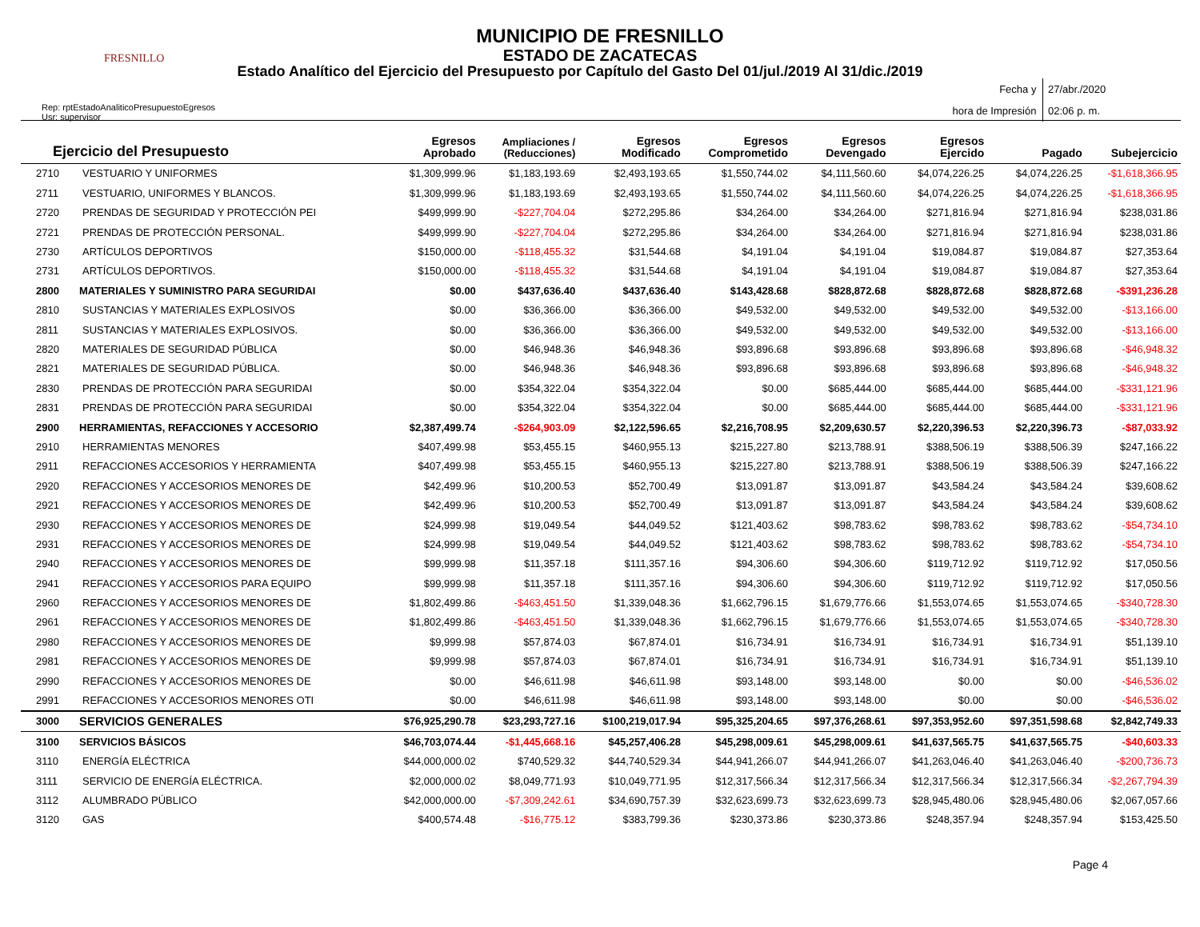FRESNILLO
MUNICIPIO DE FRESNILLO
ESTADO DE ZACATECAS
Estado Analítico del Ejercicio del Presupuesto por Capítulo del Gasto Del 01/jul./2019 Al 31/dic./2019
Rep: rptEstadoAnaliticoPresupuestoEgresos
Usr: supervisor
Fecha y 27/abr./2020
hora de Impresión 02:06 p. m.
| Ejercicio del Presupuesto | | Egresos Aprobado | Ampliaciones / (Reducciones) | Egresos Modificado | Egresos Comprometido | Egresos Devengado | Egresos Ejercido | Pagado | Subejercicio |
| --- | --- | --- | --- | --- | --- | --- | --- | --- | --- |
| 2710 | VESTUARIO Y UNIFORMES | $1,309,999.96 | $1,183,193.69 | $2,493,193.65 | $1,550,744.02 | $4,111,560.60 | $4,074,226.25 | $4,074,226.25 | -$1,618,366.95 |
| 2711 | VESTUARIO, UNIFORMES Y BLANCOS. | $1,309,999.96 | $1,183,193.69 | $2,493,193.65 | $1,550,744.02 | $4,111,560.60 | $4,074,226.25 | $4,074,226.25 | -$1,618,366.95 |
| 2720 | PRENDAS DE SEGURIDAD Y PROTECCIÓN PEI | $499,999.90 | -$227,704.04 | $272,295.86 | $34,264.00 | $34,264.00 | $271,816.94 | $271,816.94 | $238,031.86 |
| 2721 | PRENDAS DE PROTECCIÓN PERSONAL. | $499,999.90 | -$227,704.04 | $272,295.86 | $34,264.00 | $34,264.00 | $271,816.94 | $271,816.94 | $238,031.86 |
| 2730 | ARTÍCULOS DEPORTIVOS | $150,000.00 | -$118,455.32 | $31,544.68 | $4,191.04 | $4,191.04 | $19,084.87 | $19,084.87 | $27,353.64 |
| 2731 | ARTÍCULOS DEPORTIVOS. | $150,000.00 | -$118,455.32 | $31,544.68 | $4,191.04 | $4,191.04 | $19,084.87 | $19,084.87 | $27,353.64 |
| 2800 | MATERIALES Y SUMINISTRO PARA SEGURIDAI | $0.00 | $437,636.40 | $437,636.40 | $143,428.68 | $828,872.68 | $828,872.68 | $828,872.68 | -$391,236.28 |
| 2810 | SUSTANCIAS Y MATERIALES EXPLOSIVOS | $0.00 | $36,366.00 | $36,366.00 | $49,532.00 | $49,532.00 | $49,532.00 | $49,532.00 | -$13,166.00 |
| 2811 | SUSTANCIAS Y MATERIALES EXPLOSIVOS. | $0.00 | $36,366.00 | $36,366.00 | $49,532.00 | $49,532.00 | $49,532.00 | $49,532.00 | -$13,166.00 |
| 2820 | MATERIALES DE SEGURIDAD PÚBLICA | $0.00 | $46,948.36 | $46,948.36 | $93,896.68 | $93,896.68 | $93,896.68 | $93,896.68 | -$46,948.32 |
| 2821 | MATERIALES DE SEGURIDAD PÚBLICA. | $0.00 | $46,948.36 | $46,948.36 | $93,896.68 | $93,896.68 | $93,896.68 | $93,896.68 | -$46,948.32 |
| 2830 | PRENDAS DE PROTECCIÓN PARA SEGURIDAI | $0.00 | $354,322.04 | $354,322.04 | $0.00 | $685,444.00 | $685,444.00 | $685,444.00 | -$331,121.96 |
| 2831 | PRENDAS DE PROTECCIÓN PARA SEGURIDAI | $0.00 | $354,322.04 | $354,322.04 | $0.00 | $685,444.00 | $685,444.00 | $685,444.00 | -$331,121.96 |
| 2900 | HERRAMIENTAS, REFACCIONES Y ACCESORIO | $2,387,499.74 | -$264,903.09 | $2,122,596.65 | $2,216,708.95 | $2,209,630.57 | $2,220,396.53 | $2,220,396.73 | -$87,033.92 |
| 2910 | HERRAMIENTAS MENORES | $407,499.98 | $53,455.15 | $460,955.13 | $215,227.80 | $213,788.91 | $388,506.19 | $388,506.39 | $247,166.22 |
| 2911 | REFACCIONES ACCESORIOS Y HERRAMIENTA | $407,499.98 | $53,455.15 | $460,955.13 | $215,227.80 | $213,788.91 | $388,506.19 | $388,506.39 | $247,166.22 |
| 2920 | REFACCIONES Y ACCESORIOS MENORES DE | $42,499.96 | $10,200.53 | $52,700.49 | $13,091.87 | $13,091.87 | $43,584.24 | $43,584.24 | $39,608.62 |
| 2921 | REFACCIONES Y ACCESORIOS MENORES DE | $42,499.96 | $10,200.53 | $52,700.49 | $13,091.87 | $13,091.87 | $43,584.24 | $43,584.24 | $39,608.62 |
| 2930 | REFACCIONES Y ACCESORIOS MENORES DE | $24,999.98 | $19,049.54 | $44,049.52 | $121,403.62 | $98,783.62 | $98,783.62 | $98,783.62 | -$54,734.10 |
| 2931 | REFACCIONES Y ACCESORIOS MENORES DE | $24,999.98 | $19,049.54 | $44,049.52 | $121,403.62 | $98,783.62 | $98,783.62 | $98,783.62 | -$54,734.10 |
| 2940 | REFACCIONES Y ACCESORIOS MENORES DE | $99,999.98 | $11,357.18 | $111,357.16 | $94,306.60 | $94,306.60 | $119,712.92 | $119,712.92 | $17,050.56 |
| 2941 | REFACCIONES Y ACCESORIOS PARA EQUIPO | $99,999.98 | $11,357.18 | $111,357.16 | $94,306.60 | $94,306.60 | $119,712.92 | $119,712.92 | $17,050.56 |
| 2960 | REFACCIONES Y ACCESORIOS MENORES DE | $1,802,499.86 | -$463,451.50 | $1,339,048.36 | $1,662,796.15 | $1,679,776.66 | $1,553,074.65 | $1,553,074.65 | -$340,728.30 |
| 2961 | REFACCIONES Y ACCESORIOS MENORES DE | $1,802,499.86 | -$463,451.50 | $1,339,048.36 | $1,662,796.15 | $1,679,776.66 | $1,553,074.65 | $1,553,074.65 | -$340,728.30 |
| 2980 | REFACCIONES Y ACCESORIOS MENORES DE | $9,999.98 | $57,874.03 | $67,874.01 | $16,734.91 | $16,734.91 | $16,734.91 | $16,734.91 | $51,139.10 |
| 2981 | REFACCIONES Y ACCESORIOS MENORES DE | $9,999.98 | $57,874.03 | $67,874.01 | $16,734.91 | $16,734.91 | $16,734.91 | $16,734.91 | $51,139.10 |
| 2990 | REFACCIONES Y ACCESORIOS MENORES DE | $0.00 | $46,611.98 | $46,611.98 | $93,148.00 | $93,148.00 | $0.00 | $0.00 | -$46,536.02 |
| 2991 | REFACCIONES Y ACCESORIOS MENORES OTI | $0.00 | $46,611.98 | $46,611.98 | $93,148.00 | $93,148.00 | $0.00 | $0.00 | -$46,536.02 |
| 3000 | SERVICIOS GENERALES | $76,925,290.78 | $23,293,727.16 | $100,219,017.94 | $95,325,204.65 | $97,376,268.61 | $97,353,952.60 | $97,351,598.68 | $2,842,749.33 |
| 3100 | SERVICIOS BÁSICOS | $46,703,074.44 | -$1,445,668.16 | $45,257,406.28 | $45,298,009.61 | $45,298,009.61 | $41,637,565.75 | $41,637,565.75 | -$40,603.33 |
| 3110 | ENERGÍA ELÉCTRICA | $44,000,000.02 | $740,529.32 | $44,740,529.34 | $44,941,266.07 | $44,941,266.07 | $41,263,046.40 | $41,263,046.40 | -$200,736.73 |
| 3111 | SERVICIO DE ENERGÍA ELÉCTRICA. | $2,000,000.02 | $8,049,771.93 | $10,049,771.95 | $12,317,566.34 | $12,317,566.34 | $12,317,566.34 | $12,317,566.34 | -$2,267,794.39 |
| 3112 | ALUMBRADO PÚBLICO | $42,000,000.00 | -$7,309,242.61 | $34,690,757.39 | $32,623,699.73 | $32,623,699.73 | $28,945,480.06 | $28,945,480.06 | $2,067,057.66 |
| 3120 | GAS | $400,574.48 | -$16,775.12 | $383,799.36 | $230,373.86 | $230,373.86 | $248,357.94 | $248,357.94 | $153,425.50 |
Page 4